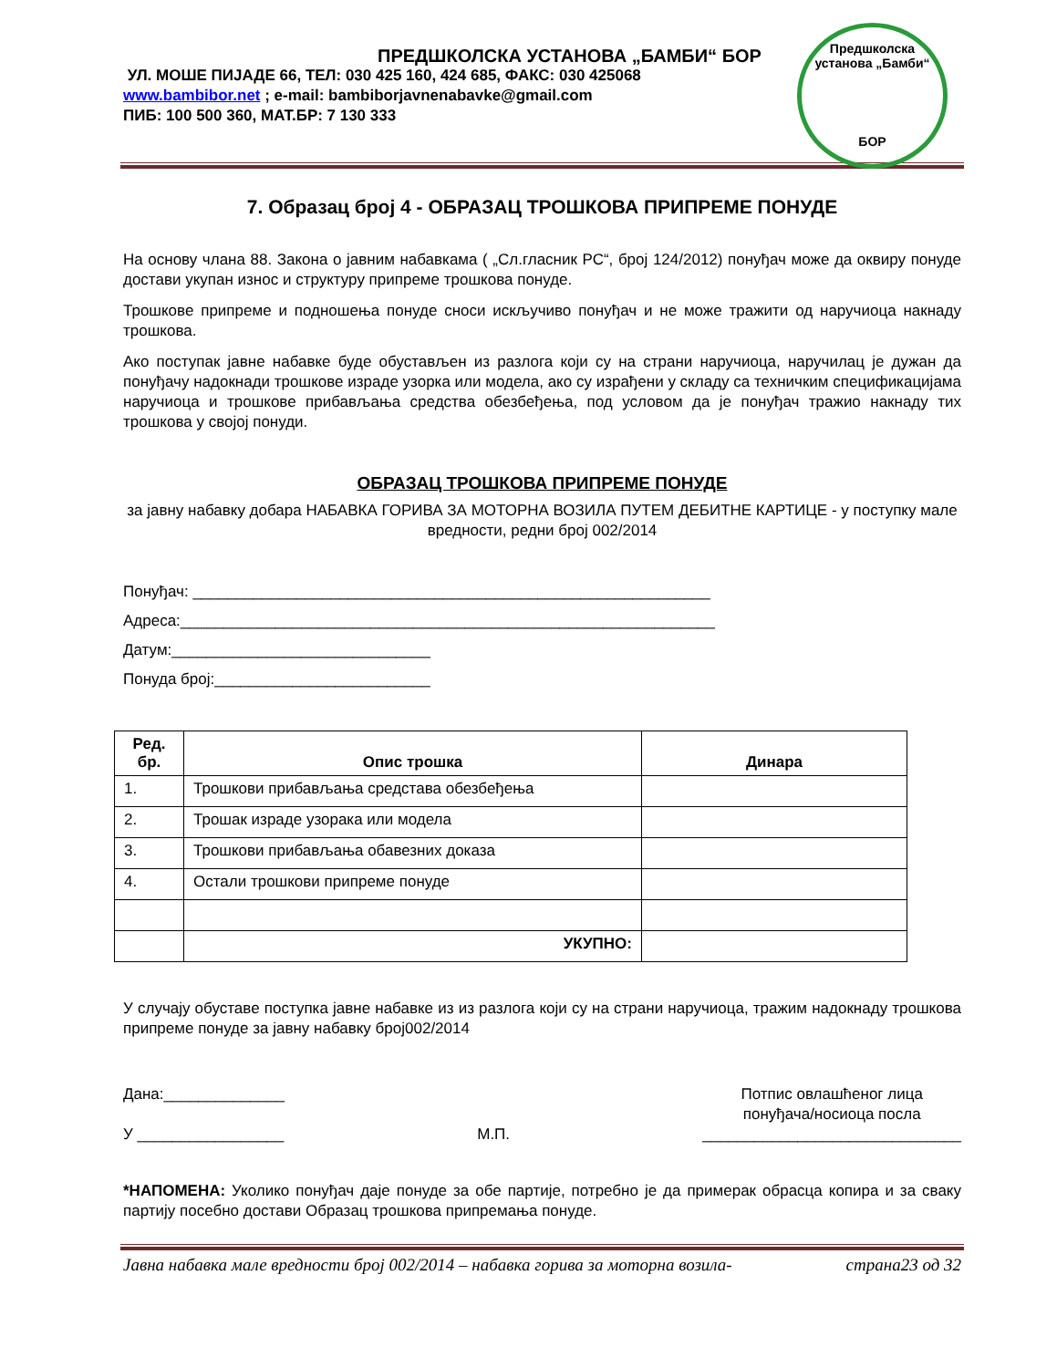ПРЕДШКОЛСКА УСТАНОВА „БАМБИ“ БОР
УЛ. МОШЕ ПИЈАДЕ 66, ТЕЛ: 030 425 160, 424 685, ФАКС: 030 425068
www.bambibor.net ; e-mail: bambiborjavnenabavke@gmail.com
ПИБ: 100 500 360, МАТ.БР: 7 130 333
Предшколска установа „Бамби“
БОР
7. Образац број 4 - ОБРАЗАЦ ТРОШКОВА ПРИПРЕМЕ ПОНУДЕ
На основу члана 88. Закона о јавним набавкама ( „Сл.гласник РС“, број 124/2012) понуђач може да оквиру понуде достави укупан износ и структуру припреме трошкова понуде.
Трошкове припреме и подношења понуде сноси искључиво понуђач и не може тражити од наручиоца накнаду трошкова.
Ако поступак јавне набавке буде обустављен из разлога који су на страни наручиоца, наручилац је дужан да понуђачу надокнади трошкове израде узорка или модела, ако су израђени у складу са техничким спецификацијама наручиоца и трошкове прибављања средства обезбеђења, под условом да је понуђач тражио накнаду тих трошкова у својој понуди.
ОБРАЗАЦ ТРОШКОВА ПРИПРЕМЕ ПОНУДЕ
за јавну набавку добара НАБАВКА ГОРИВА ЗА МОТОРНА ВОЗИЛА ПУТЕМ ДЕБИТНЕ КАРТИЦЕ - у поступку мале вредности, редни број 002/2014
Понуђач: ____________________________________________________________
Адреса:______________________________________________________________
Датум:______________________________
Понуда број:_________________________
| Ред. бр. | Опис трошка | Динара |
| --- | --- | --- |
| 1. | Трошкови прибављања средстава обезбеђења | |
| 2. | Трошак израде узорака или модела | |
| 3. | Трошкови прибављања обавезних доказа | |
| 4. | Остали трошкови припреме понуде | |
| | УКУПНО: | |
У случају обуставе поступка јавне набавке из из разлога који су на страни наручиоца, тражим надокнаду трошкова припреме понуде за јавну набавку број002/2014
Дана:______________
У _________________
М.П. Потпис овлашћеног лица
понуђача/носиоца посла
______________________________
*НАПОМЕНА: Уколико понуђач даје понуде за обе партије, потребно је да примерак обрасца копира и за сваку партију посебно достави Образац трошкова припремања понуде.
Јавна набавка мале вредности број 002/2014 – набавка горива за моторна возила- страна23 од 32